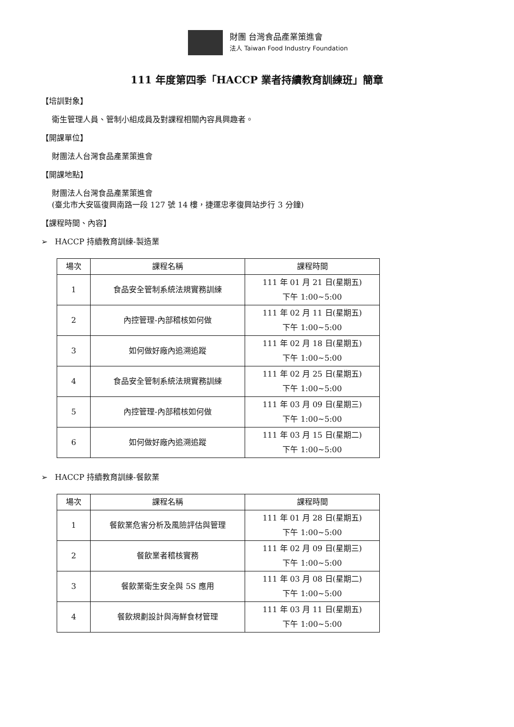財團 台灣食品產業策進會
法人 Taiwan Food Industry Foundation
111 年度第四季「HACCP 業者持續教育訓練班」簡章
【培訓對象】
衛生管理人員、管制小組成員及對課程相關內容具興趣者。
【開課單位】
財團法人台灣食品產業策進會
【開課地點】
財團法人台灣食品產業策進會
(臺北市大安區復興南路一段 127 號 14 樓，捷運忠孝復興站步行 3 分鐘)
【課程時間、內容】
➢ HACCP 持續教育訓練-製造業
| 場次 | 課程名稱 | 課程時間 |
| --- | --- | --- |
| 1 | 食品安全管制系統法規實務訓練 | 111 年 01 月 21 日(星期五) 下午 1:00~5:00 |
| 2 | 內控管理-內部稽核如何做 | 111 年 02 月 11 日(星期五) 下午 1:00~5:00 |
| 3 | 如何做好廠內追溯追蹤 | 111 年 02 月 18 日(星期五) 下午 1:00~5:00 |
| 4 | 食品安全管制系統法規實務訓練 | 111 年 02 月 25 日(星期五) 下午 1:00~5:00 |
| 5 | 內控管理-內部稽核如何做 | 111 年 03 月 09 日(星期三) 下午 1:00~5:00 |
| 6 | 如何做好廠內追溯追蹤 | 111 年 03 月 15 日(星期二) 下午 1:00~5:00 |
➢ HACCP 持續教育訓練-餐飲業
| 場次 | 課程名稱 | 課程時間 |
| --- | --- | --- |
| 1 | 餐飲業危害分析及風險評估與管理 | 111 年 01 月 28 日(星期五) 下午 1:00~5:00 |
| 2 | 餐飲業者稽核實務 | 111 年 02 月 09 日(星期三) 下午 1:00~5:00 |
| 3 | 餐飲業衛生安全與 5S 應用 | 111 年 03 月 08 日(星期二) 下午 1:00~5:00 |
| 4 | 餐飲規劃設計與海鮮食材管理 | 111 年 03 月 11 日(星期五) 下午 1:00~5:00 |